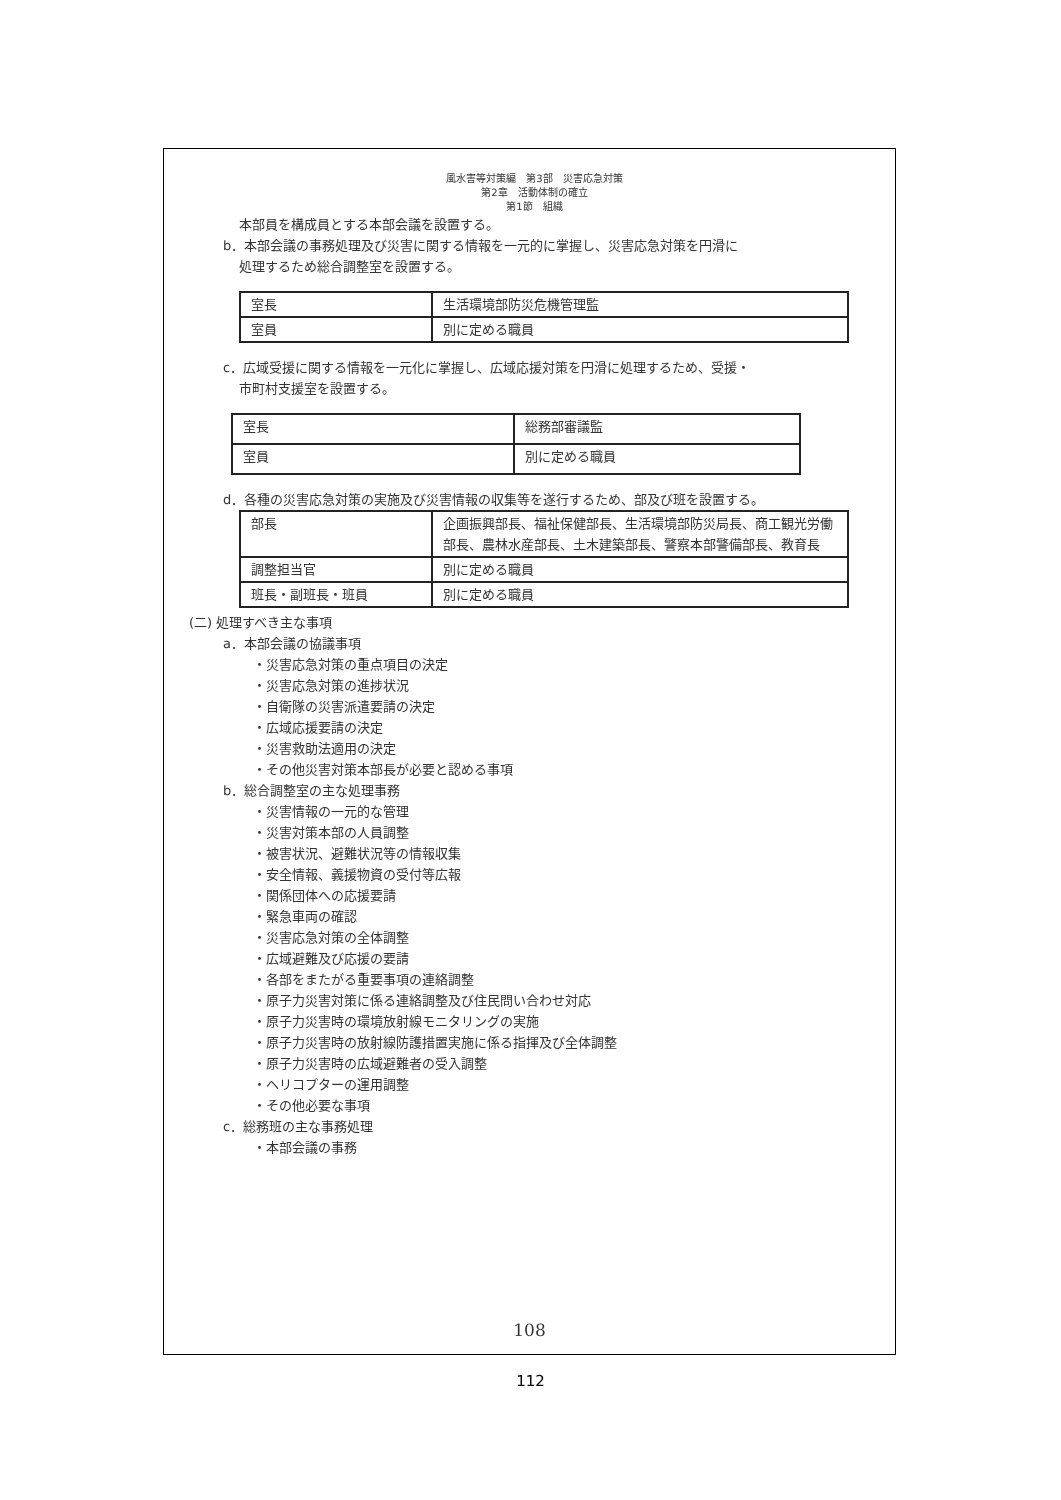風水害等対策編　第3部　災害応急対策
第2章　活動体制の確立
第1節　組織
本部員を構成員とする本部会議を設置する。
b．本部会議の事務処理及び災害に関する情報を一元的に掌握し、災害応急対策を円滑に
処理するため総合調整室を設置する。
| 室長 | 生活環境部防災危機管理監 |
| 室員 | 別に定める職員 |
c．広域受援に関する情報を一元化に掌握し、広域応援対策を円滑に処理するため、受援・
市町村支援室を設置する。
| 室長 | 総務部審議監 |
| 室員 | 別に定める職員 |
d．各種の災害応急対策の実施及び災害情報の収集等を遂行するため、部及び班を設置する。
| 部長 | 企画振興部長、福祉保健部長、生活環境部防災局長、商工観光労働部長、農林水産部長、土木建築部長、警察本部警備部長、教育長 |
| 調整担当官 | 別に定める職員 |
| 班長・副班長・班員 | 別に定める職員 |
(二) 処理すべき主な事項
a．本部会議の協議事項
・災害応急対策の重点項目の決定
・災害応急対策の進捗状況
・自衛隊の災害派遣要請の決定
・広域応援要請の決定
・災害救助法適用の決定
・その他災害対策本部長が必要と認める事項
b．総合調整室の主な処理事務
・災害情報の一元的な管理
・災害対策本部の人員調整
・被害状況、避難状況等の情報収集
・安全情報、義援物資の受付等広報
・関係団体への応援要請
・緊急車両の確認
・災害応急対策の全体調整
・広域避難及び応援の要請
・各部をまたがる重要事項の連絡調整
・原子力災害対策に係る連絡調整及び住民問い合わせ対応
・原子力災害時の環境放射線モニタリングの実施
・原子力災害時の放射線防護措置実施に係る指揮及び全体調整
・原子力災害時の広域避難者の受入調整
・ヘリコプターの運用調整
・その他必要な事項
c．総務班の主な事務処理
・本部会議の事務
108
112